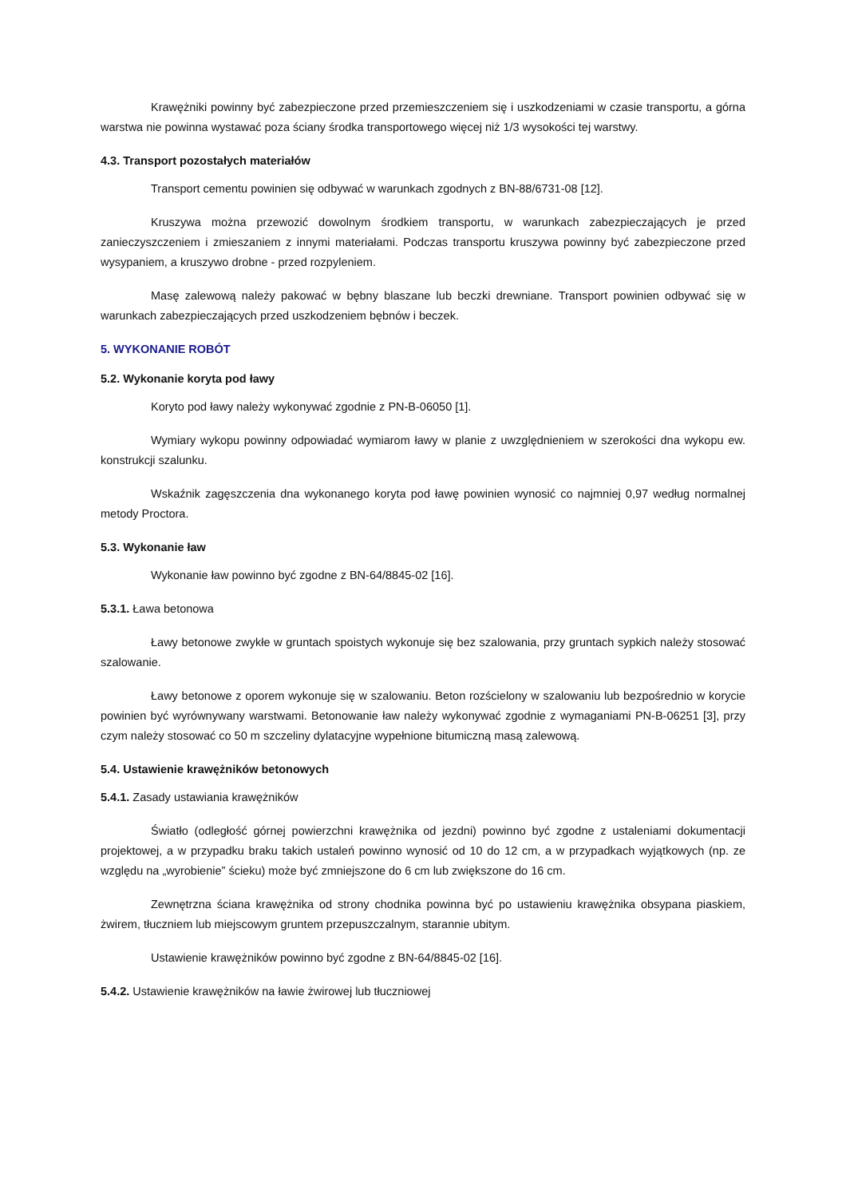Krawężniki powinny być zabezpieczone przed przemieszczeniem się i uszkodzeniami w czasie transportu, a górna warstwa nie powinna wystawać poza ściany środka transportowego więcej niż 1/3 wysokości tej warstwy.
4.3. Transport pozostałych materiałów
Transport cementu powinien się odbywać w warunkach zgodnych z BN-88/6731-08 [12].
Kruszywa można przewozić dowolnym środkiem transportu, w warunkach zabezpieczających je przed zanieczyszczeniem i zmieszaniem z innymi materiałami. Podczas transportu kruszywa powinny być zabezpieczone przed wysypaniem, a kruszywo drobne - przed rozpyleniem.
Masę zalewową należy pakować w bębny blaszane lub beczki drewniane. Transport powinien odbywać się w warunkach zabezpieczających przed uszkodzeniem bębnów i beczek.
5. WYKONANIE ROBÓT
5.2. Wykonanie koryta pod ławy
Koryto pod ławy należy wykonywać zgodnie z PN-B-06050 [1].
Wymiary wykopu powinny odpowiadać wymiarom ławy w planie z uwzględnieniem w szerokości dna wykopu ew. konstrukcji szalunku.
Wskaźnik zagęszczenia dna wykonanego koryta pod ławę powinien wynosić co najmniej 0,97 według normalnej metody Proctora.
5.3. Wykonanie ław
Wykonanie ław powinno być zgodne z BN-64/8845-02 [16].
5.3.1. Ława betonowa
Ławy betonowe zwykłe w gruntach spoistych wykonuje się bez szalowania, przy gruntach sypkich należy stosować szalowanie.
Ławy betonowe z oporem wykonuje się w szalowaniu. Beton rozścielony w szalowaniu lub bezpośrednio w korycie powinien być wyrównywany warstwami. Betonowanie ław należy wykonywać zgodnie z wymaganiami PN-B-06251 [3], przy czym należy stosować co 50 m szczeliny dylatacyjne wypełnione bitumiczną masą zalewową.
5.4. Ustawienie krawężników betonowych
5.4.1. Zasady ustawiania krawężników
Światło (odległość górnej powierzchni krawężnika od jezdni) powinno być zgodne z ustaleniami dokumentacji projektowej, a w przypadku braku takich ustaleń powinno wynosić od 10 do 12 cm, a w przypadkach wyjątkowych (np. ze względu na „wyrobienie” ścieku) może być zmniejszone do 6 cm lub zwiększone do 16 cm.
Zewnętrzna ściana krawężnika od strony chodnika powinna być po ustawieniu krawężnika obsypana piaskiem, żwirem, tłuczniem lub miejscowym gruntem przepuszczalnym, starannie ubitym.
Ustawienie krawężników powinno być zgodne z BN-64/8845-02 [16].
5.4.2. Ustawienie krawężników na ławie żwirowej lub tłuczniowej